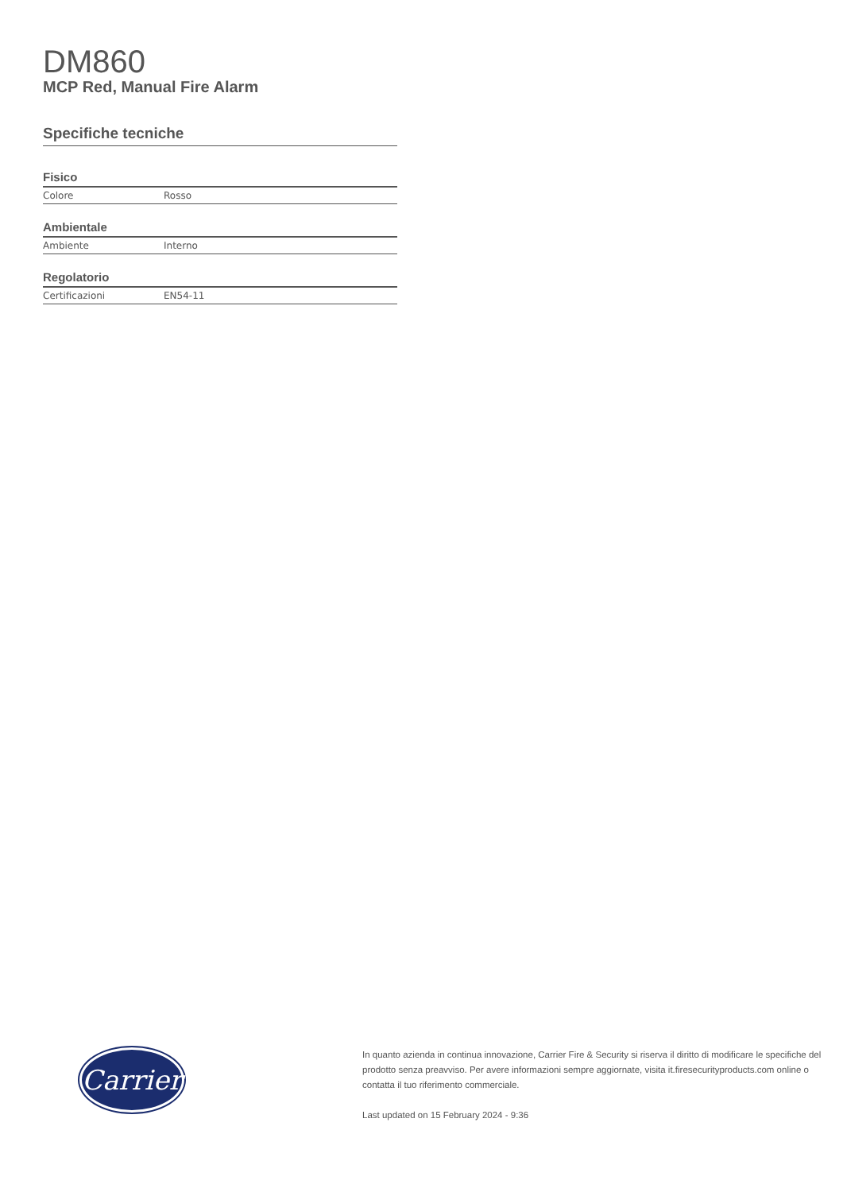DM860
MCP Red, Manual Fire Alarm
Specifiche tecniche
Fisico
| Colore | Rosso |
Ambientale
| Ambiente | Interno |
Regolatorio
| Certificazioni | EN54-11 |
Carrier
In quanto azienda in continua innovazione, Carrier Fire & Security si riserva il diritto di modificare le specifiche del prodotto senza preavviso. Per avere informazioni sempre aggiornate, visita it.firesecurityproducts.com online o contatta il tuo riferimento commerciale.
Last updated on 15 February 2024 - 9:36